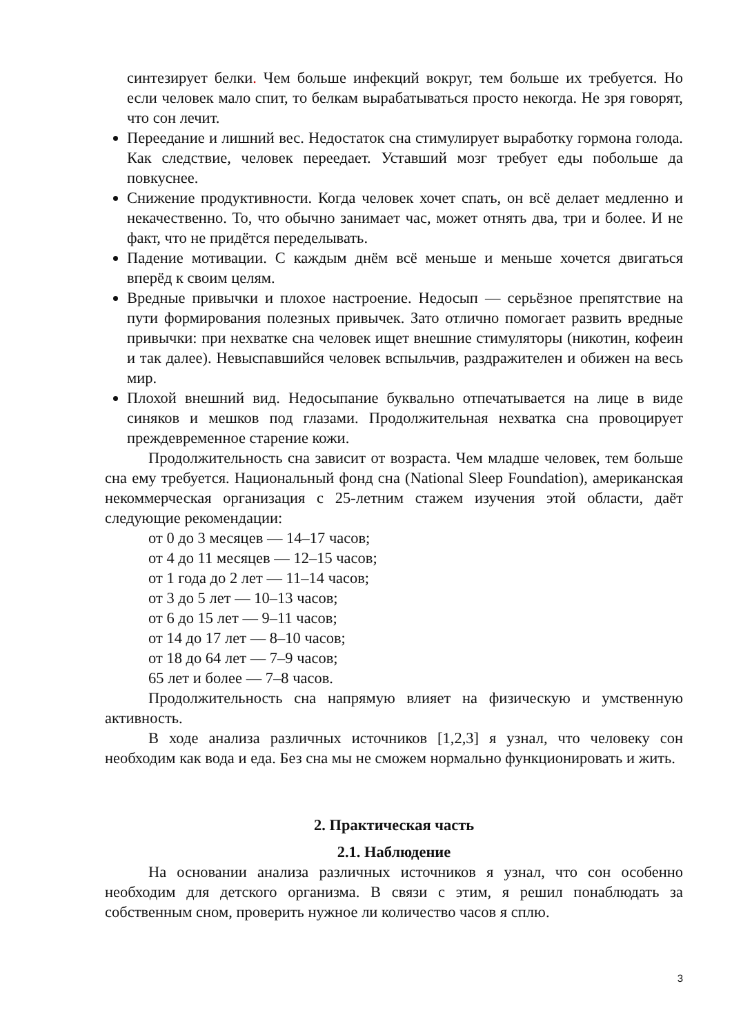синтезирует белки. Чем больше инфекций вокруг, тем больше их требуется. Но если человек мало спит, то белкам вырабатываться просто некогда. Не зря говорят, что сон лечит.
Переедание и лишний вес. Недостаток сна стимулирует выработку гормона голода. Как следствие, человек переедает. Уставший мозг требует еды побольше да повкуснее.
Снижение продуктивности. Когда человек хочет спать, он всё делает медленно и некачественно. То, что обычно занимает час, может отнять два, три и более. И не факт, что не придётся переделывать.
Падение мотивации. С каждым днём всё меньше и меньше хочется двигаться вперёд к своим целям.
Вредные привычки и плохое настроение. Недосып — серьёзное препятствие на пути формирования полезных привычек. Зато отлично помогает развить вредные привычки: при нехватке сна человек ищет внешние стимуляторы (никотин, кофеин и так далее). Невыспавшийся человек вспыльчив, раздражителен и обижен на весь мир.
Плохой внешний вид. Недосыпание буквально отпечатывается на лице в виде синяков и мешков под глазами. Продолжительная нехватка сна провоцирует преждевременное старение кожи.
Продолжительность сна зависит от возраста. Чем младше человек, тем больше сна ему требуется. Национальный фонд сна (National Sleep Foundation), американская некоммерческая организация с 25-летним стажем изучения этой области, даёт следующие рекомендации:
от 0 до 3 месяцев — 14–17 часов;
от 4 до 11 месяцев — 12–15 часов;
от 1 года до 2 лет — 11–14 часов;
от 3 до 5 лет — 10–13 часов;
от 6 до 15 лет — 9–11 часов;
от 14 до 17 лет — 8–10 часов;
от 18 до 64 лет — 7–9 часов;
65 лет и более — 7–8 часов.
Продолжительность сна напрямую влияет на физическую и умственную активность.
В ходе анализа различных источников [1,2,3] я узнал, что человеку сон необходим как вода и еда. Без сна мы не сможем нормально функционировать и жить.
2. Практическая часть
2.1. Наблюдение
На основании анализа различных источников я узнал, что сон особенно необходим для детского организма. В связи с этим, я решил понаблюдать за собственным сном, проверить нужное ли количество часов я сплю.
3